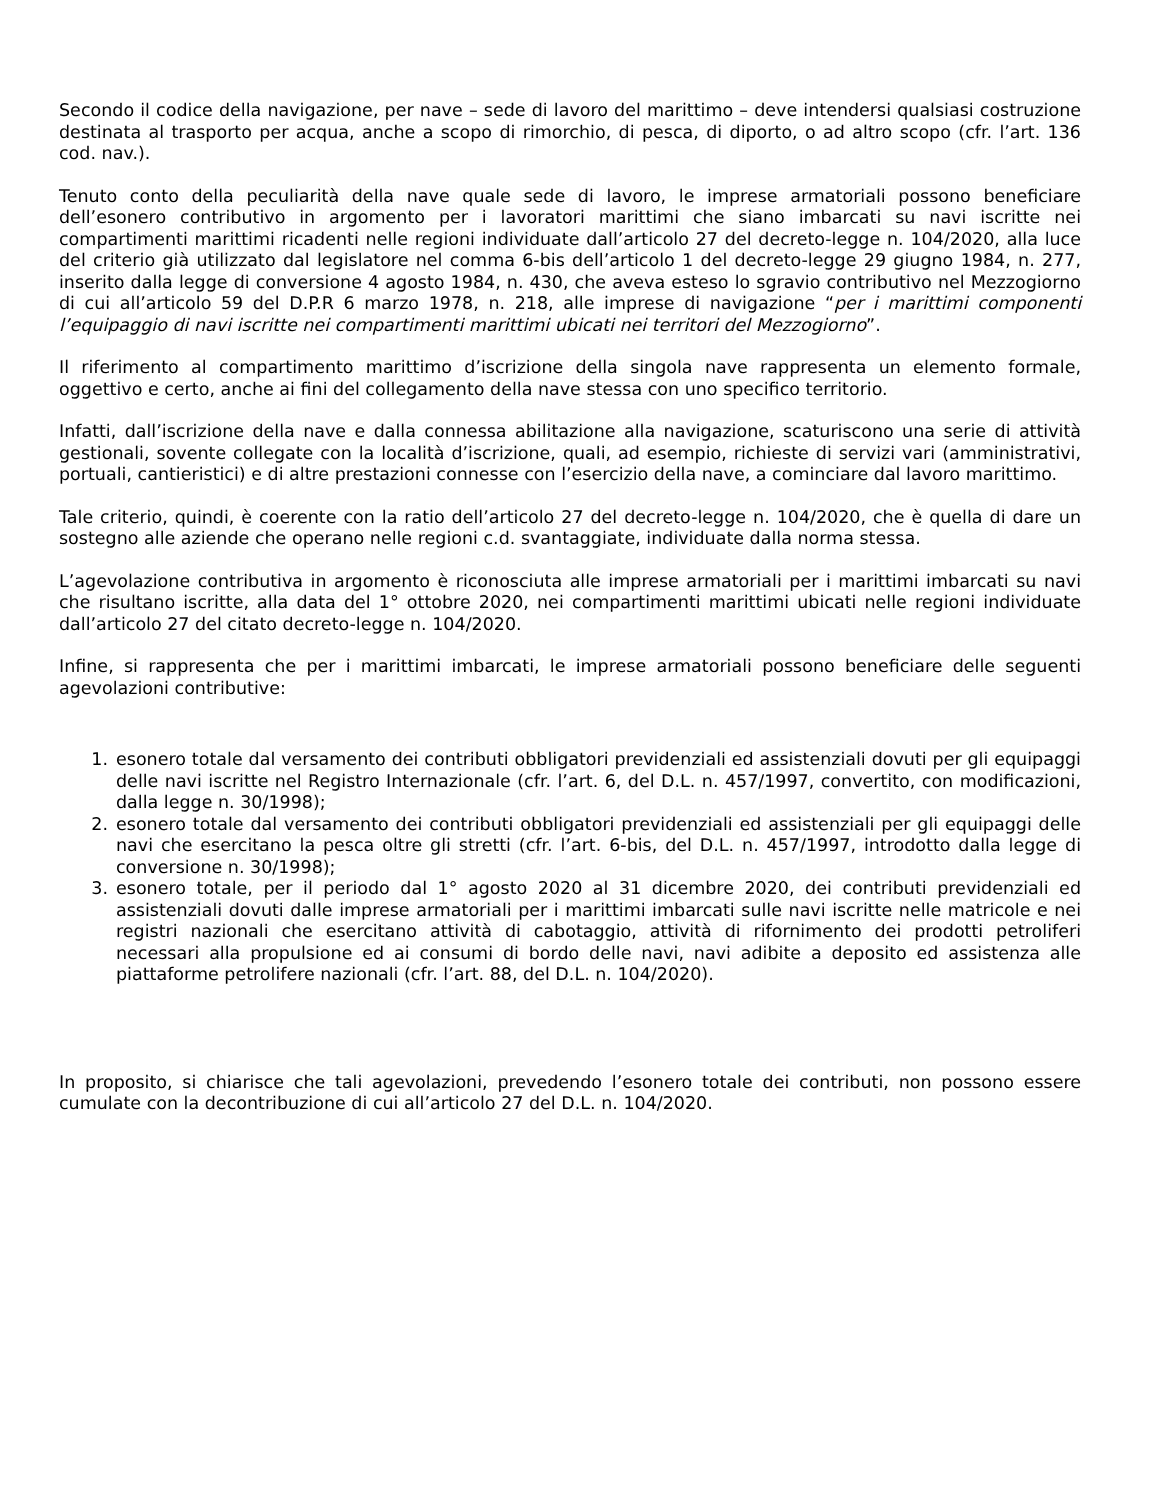Secondo il codice della navigazione, per nave – sede di lavoro del marittimo – deve intendersi qualsiasi costruzione destinata al trasporto per acqua, anche a scopo di rimorchio, di pesca, di diporto, o ad altro scopo (cfr. l’art. 136 cod. nav.).
Tenuto conto della peculiarità della nave quale sede di lavoro, le imprese armatoriali possono beneficiare dell’esonero contributivo in argomento per i lavoratori marittimi che siano imbarcati su navi iscritte nei compartimenti marittimi ricadenti nelle regioni individuate dall’articolo 27 del decreto-legge n. 104/2020, alla luce del criterio già utilizzato dal legislatore nel comma 6-bis dell’articolo 1 del decreto-legge 29 giugno 1984, n. 277, inserito dalla legge di conversione 4 agosto 1984, n. 430, che aveva esteso lo sgravio contributivo nel Mezzogiorno di cui all’articolo 59 del D.P.R 6 marzo 1978, n. 218, alle imprese di navigazione “per i marittimi componenti l’equipaggio di navi iscritte nei compartimenti marittimi ubicati nei territori del Mezzogiorno”.
Il riferimento al compartimento marittimo d’iscrizione della singola nave rappresenta un elemento formale, oggettivo e certo, anche ai fini del collegamento della nave stessa con uno specifico territorio.
Infatti, dall’iscrizione della nave e dalla connessa abilitazione alla navigazione, scaturiscono una serie di attività gestionali, sovente collegate con la località d’iscrizione, quali, ad esempio, richieste di servizi vari (amministrativi, portuali, cantieristici) e di altre prestazioni connesse con l’esercizio della nave, a cominciare dal lavoro marittimo.
Tale criterio, quindi, è coerente con la ratio dell’articolo 27 del decreto-legge n. 104/2020, che è quella di dare un sostegno alle aziende che operano nelle regioni c.d. svantaggiate, individuate dalla norma stessa.
L’agevolazione contributiva in argomento è riconosciuta alle imprese armatoriali per i marittimi imbarcati su navi che risultano iscritte, alla data del 1° ottobre 2020, nei compartimenti marittimi ubicati nelle regioni individuate dall’articolo 27 del citato decreto-legge n. 104/2020.
Infine, si rappresenta che per i marittimi imbarcati, le imprese armatoriali possono beneficiare delle seguenti agevolazioni contributive:
1. esonero totale dal versamento dei contributi obbligatori previdenziali ed assistenziali dovuti per gli equipaggi delle navi iscritte nel Registro Internazionale (cfr. l’art. 6, del D.L. n. 457/1997, convertito, con modificazioni, dalla legge n. 30/1998);
2. esonero totale dal versamento dei contributi obbligatori previdenziali ed assistenziali per gli equipaggi delle navi che esercitano la pesca oltre gli stretti (cfr. l’art. 6-bis, del D.L. n. 457/1997, introdotto dalla legge di conversione n. 30/1998);
3. esonero totale, per il periodo dal 1° agosto 2020 al 31 dicembre 2020, dei contributi previdenziali ed assistenziali dovuti dalle imprese armatoriali per i marittimi imbarcati sulle navi iscritte nelle matricole e nei registri nazionali che esercitano attività di cabotaggio, attività di rifornimento dei prodotti petroliferi necessari alla propulsione ed ai consumi di bordo delle navi, navi adibite a deposito ed assistenza alle piattaforme petrolifere nazionali (cfr. l’art. 88, del D.L. n. 104/2020).
In proposito, si chiarisce che tali agevolazioni, prevedendo l’esonero totale dei contributi, non possono essere cumulate con la decontribuzione di cui all’articolo 27 del D.L. n. 104/2020.